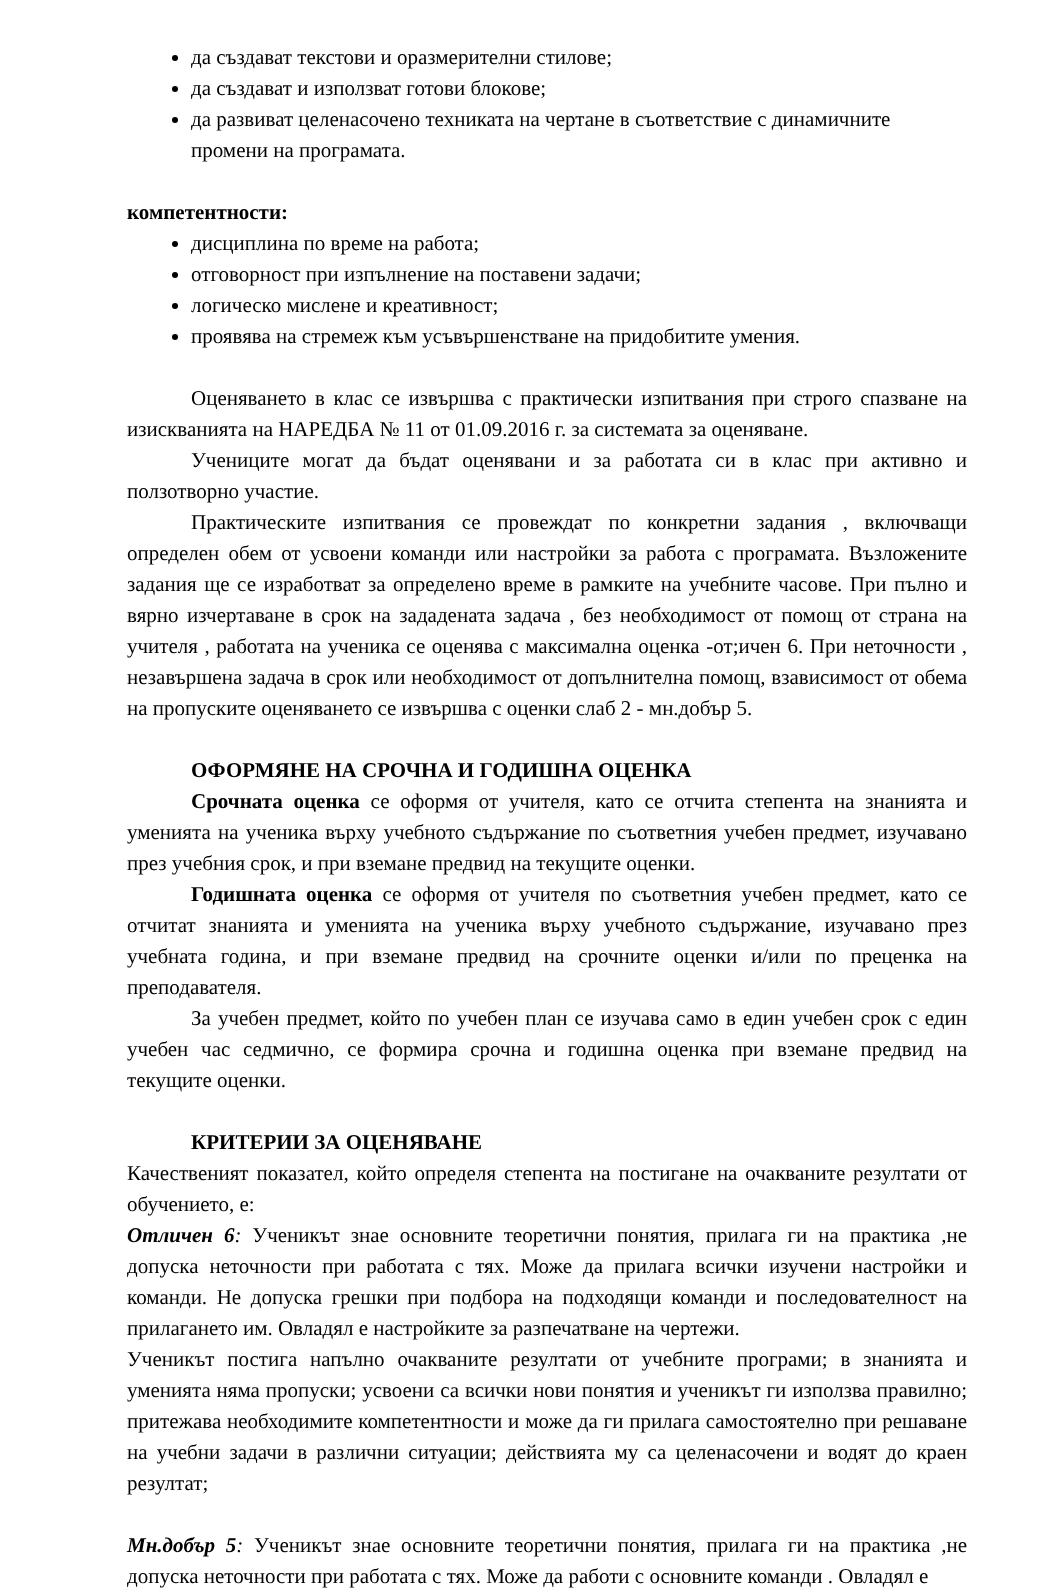да създават текстови и оразмерителни стилове;
да създават и използват готови блокове;
да развиват целенасочено техниката на чертане в съответствие с динамичните промени на програмата.
компетентности:
дисциплина по време на работа;
отговорност при изпълнение на поставени задачи;
логическо мислене и креативност;
проявява на стремеж към усъвършенстване на придобитите умения.
Оценяването в клас се извършва с практически изпитвания при строго спазване на изискванията на НАРЕДБА № 11 от 01.09.2016 г. за системата за оценяване.
Учениците могат да бъдат оценявани и за работата си в клас при активно и ползотворно участие.
Практическите изпитвания се провеждат по конкретни задания , включващи определен обем от усвоени команди или настройки за работа с програмата. Възложените задания ще се изработват за определено време в рамките на учебните часове. При пълно и вярно изчертаване в срок на зададената задача , без необходимост от помощ от страна на учителя , работата на ученика се оценява с максимална оценка -от;ичен 6. При неточности , незавършена задача в срок или необходимост от допълнителна помощ, взависимост от обема на пропуските оценяването се извършва с оценки слаб 2 - мн.добър 5.
ОФОРМЯНЕ НА СРОЧНА И ГОДИШНА ОЦЕНКА
Срочната оценка се оформя от учителя, като се отчита степента на знанията и уменията на ученика върху учебното съдържание по съответния учебен предмет, изучавано през учебния срок, и при вземане предвид на текущите оценки.
Годишната оценка се оформя от учителя по съответния учебен предмет, като се отчитат знанията и уменията на ученика върху учебното съдържание, изучавано през учебната година, и при вземане предвид на срочните оценки и/или по преценка на преподавателя.
За учебен предмет, който по учебен план се изучава само в един учебен срок с един учебен час седмично, се формира срочна и годишна оценка при вземане предвид на текущите оценки.
КРИТЕРИИ ЗА ОЦЕНЯВАНЕ
Качественият показател, който определя степента на постигане на очакваните резултати от обучението, е:
Отличен 6: Ученикът знае основните теоретични понятия, прилага ги на практика ,не допуска неточности при работата с тях. Може да прилага всички изучени настройки и команди. Не допуска грешки при подбора на подходящи команди и последователност на прилагането им. Овладял е настройките за разпечатване на чертежи.
Ученикът постига напълно очакваните резултати от учебните програми; в знанията и уменията няма пропуски; усвоени са всички нови понятия и ученикът ги използва правилно; притежава необходимите компетентности и може да ги прилага самостоятелно при решаване на учебни задачи в различни ситуации; действията му са целенасочени и водят до краен резултат;
Мн.добър 5: Ученикът знае основните теоретични понятия, прилага ги на практика ,не допуска неточности при работата с тях. Може да работи с основните команди . Овладял е